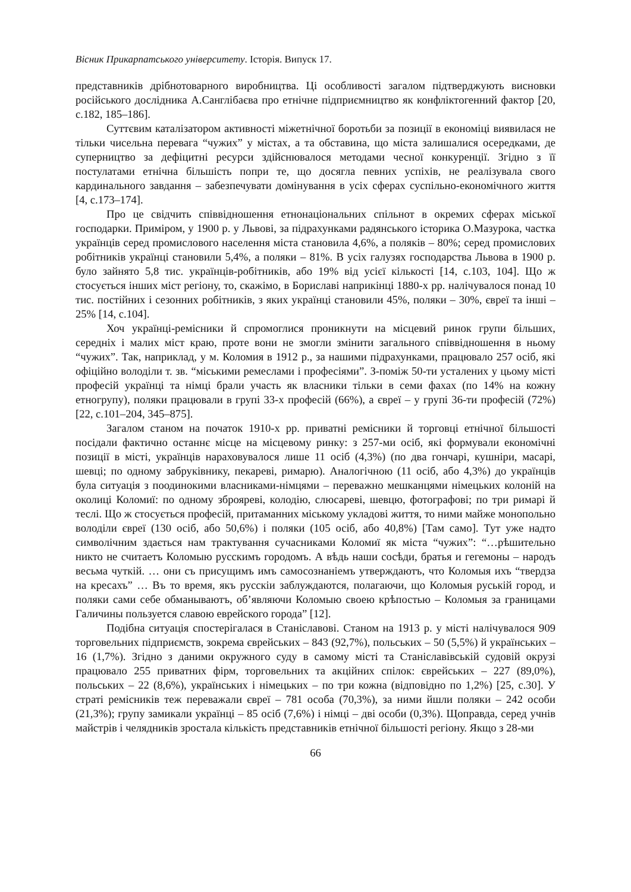Вісник Прикарпатського університету. Історія. Випуск 17.
представників дрібнотоварного виробництва. Ці особливості загалом підтверджують висновки російського дослідника А.Санглібаєва про етнічне підприємництво як конфліктогенний фактор [20, с.182, 185–186].
Суттєвим каталізатором активності міжетнічної боротьби за позиції в економіці виявилася не тільки чисельна перевага “чужих” у містах, а та обставина, що міста залишалися осередками, де суперництво за дефіцитні ресурси здійснювалося методами чесної конкуренції. Згідно з її постулатами етнічна більшість попри те, що досягла певних успіхів, не реалізувала свого кардинального завдання – забезпечувати домінування в усіх сферах суспільно-економічного життя [4, с.173–174].
Про це свідчить співвідношення етнонаціональних спільнот в окремих сферах міської господарки. Приміром, у 1900 р. у Львові, за підрахунками радянського історика О.Мазурока, частка українців серед промислового населення міста становила 4,6%, а поляків – 80%; серед промислових робітників українці становили 5,4%, а поляки – 81%. В усіх галузях господарства Львова в 1900 р. було зайнято 5,8 тис. українців-робітників, або 19% від усієї кількості [14, с.103, 104]. Що ж стосується інших міст регіону, то, скажімо, в Бориславі наприкінці 1880-х рр. налічувалося понад 10 тис. постійних і сезонних робітників, з яких українці становили 45%, поляки – 30%, євреї та інші – 25% [14, с.104].
Хоч українці-ремісники й спромоглися проникнути на місцевий ринок групи більших, середніх і малих міст краю, проте вони не змогли змінити загального співвідношення в ньому “чужих”. Так, наприклад, у м. Коломия в 1912 р., за нашими підрахунками, працювало 257 осіб, які офіційно володіли т. зв. “міськими ремеслами і професіями”. З-поміж 50-ти усталених у цьому місті професій українці та німці брали участь як власники тільки в семи фахах (по 14% на кожну етногрупу), поляки працювали в групі 33-х професій (66%), а євреї – у групі 36-ти професій (72%) [22, с.101–204, 345–875].
Загалом станом на початок 1910-х рр. приватні ремісники й торговці етнічної більшості посідали фактично останнє місце на місцевому ринку: з 257-ми осіб, які формували економічні позиції в місті, українців нараховувалося лише 11 осіб (4,3%) (по два гончарі, кушніри, масарі, шевці; по одному забруківнику, пекареві, римарю). Аналогічною (11 осіб, або 4,3%) до українців була ситуація з поодинокими власниками-німцями – переважно мешканцями німецьких колоній на околиці Коломиї: по одному зброяреві, колодію, слюсареві, шевцю, фотографові; по три римарі й теслі. Що ж стосується професій, притаманних міському укладові життя, то ними майже монопольно володіли євреї (130 осіб, або 50,6%) і поляки (105 осіб, або 40,8%) [Там само]. Тут уже надто символічним здається нам трактування сучасниками Коломиї як міста “чужих”: “…рѣшительно никто не считаетъ Коломыю русскимъ городомъ. А вѣдь наши сосѣди, братья и гегемоны – народъ весьма чуткій. … они съ присущимъ имъ самосознаніемъ утверждаютъ, что Коломыя ихъ “твердза на кресахъ” … Въ то время, якъ русскіи заблуждаются, полагаючи, що Коломыя руській город, и поляки сами себе обманываютъ, об’являючи Коломыю своею крѣпостью – Коломыя за границами Галичины пользуется славою еврейского города” [12].
Подібна ситуація спостерігалася в Станіславові. Станом на 1913 р. у місті налічувалося 909 торговельних підприємств, зокрема єврейських – 843 (92,7%), польських – 50 (5,5%) й українських – 16 (1,7%). Згідно з даними окружного суду в самому місті та Станіславівській судовій окрузі працювало 255 приватних фірм, торговельних та акційних спілок: єврейських – 227 (89,0%), польських – 22 (8,6%), українських і німецьких – по три кожна (відповідно по 1,2%) [25, с.30]. У страті ремісників теж переважали євреї – 781 особа (70,3%), за ними йшли поляки – 242 особи (21,3%); групу замикали українці – 85 осіб (7,6%) і німці – дві особи (0,3%). Щоправда, серед учнів майстрів і челядників зростала кількість представників етнічної більшості регіону. Якщо з 28-ми
66